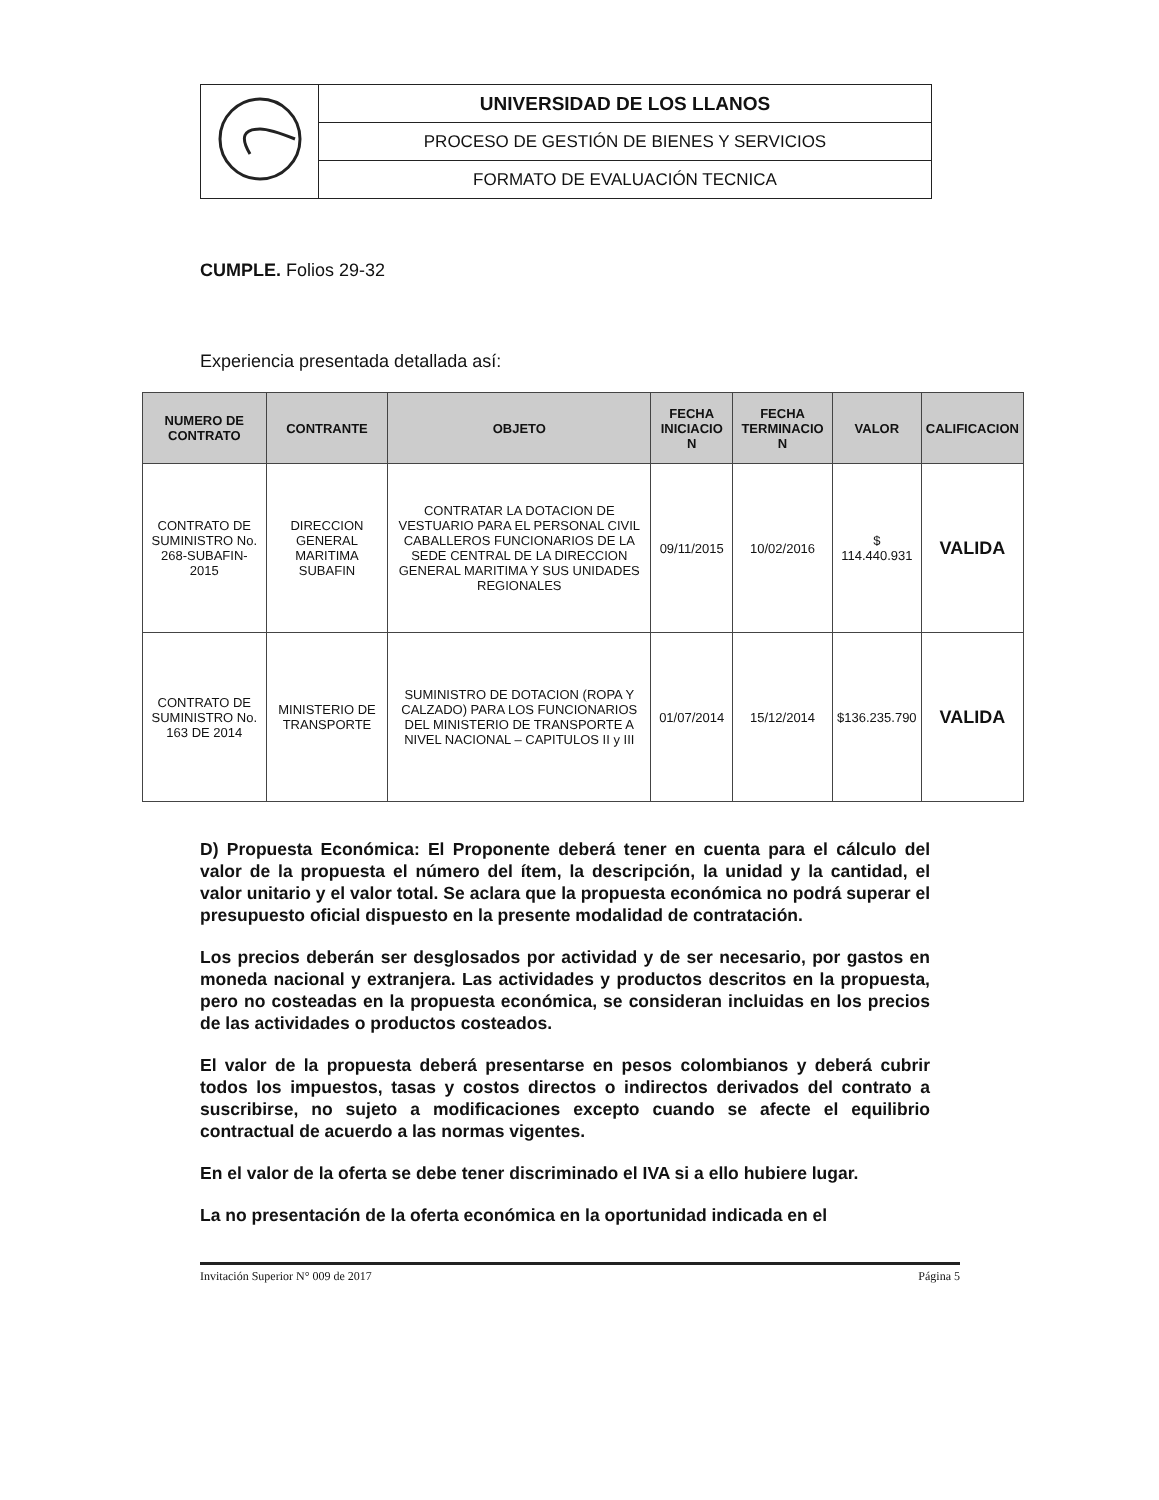| | UNIVERSIDAD DE LOS LLANOS |
| | PROCESO DE GESTIÓN DE BIENES Y SERVICIOS |
| | FORMATO DE EVALUACIÓN TECNICA |
CUMPLE. Folios 29-32
Experiencia presentada detallada así:
| NUMERO DE CONTRATO | CONTRANTE | OBJETO | FECHA INICIACIO N | FECHA TERMINACIO N | VALOR | CALIFICACION |
| --- | --- | --- | --- | --- | --- | --- |
| CONTRATO DE SUMINISTRO No. 268-SUBAFIN-2015 | DIRECCION GENERAL MARITIMA SUBAFIN | CONTRATAR LA DOTACION DE VESTUARIO PARA EL PERSONAL CIVIL CABALLEROS FUNCIONARIOS DE LA SEDE CENTRAL DE LA DIRECCION GENERAL MARITIMA Y SUS UNIDADES REGIONALES | 09/11/2015 | 10/02/2016 | $ 114.440.931 | VALIDA |
| CONTRATO DE SUMINISTRO No. 163 DE 2014 | MINISTERIO DE TRANSPORTE | SUMINISTRO DE DOTACION (ROPA Y CALZADO) PARA LOS FUNCIONARIOS DEL MINISTERIO DE TRANSPORTE A NIVEL NACIONAL – CAPITULOS II y III | 01/07/2014 | 15/12/2014 | $136.235.790 | VALIDA |
D) Propuesta Económica: El Proponente deberá tener en cuenta para el cálculo del valor de la propuesta el número del ítem, la descripción, la unidad y la cantidad, el valor unitario y el valor total. Se aclara que la propuesta económica no podrá superar el presupuesto oficial dispuesto en la presente modalidad de contratación.
Los precios deberán ser desglosados por actividad y de ser necesario, por gastos en moneda nacional y extranjera. Las actividades y productos descritos en la propuesta, pero no costeadas en la propuesta económica, se consideran incluidas en los precios de las actividades o productos costeados.
El valor de la propuesta deberá presentarse en pesos colombianos y deberá cubrir todos los impuestos, tasas y costos directos o indirectos derivados del contrato a suscribirse, no sujeto a modificaciones excepto cuando se afecte el equilibrio contractual de acuerdo a las normas vigentes.
En el valor de la oferta se debe tener discriminado el IVA si a ello hubiere lugar.
La no presentación de la oferta económica en la oportunidad indicada en el
Invitación Superior N° 009 de 2017 Página 5